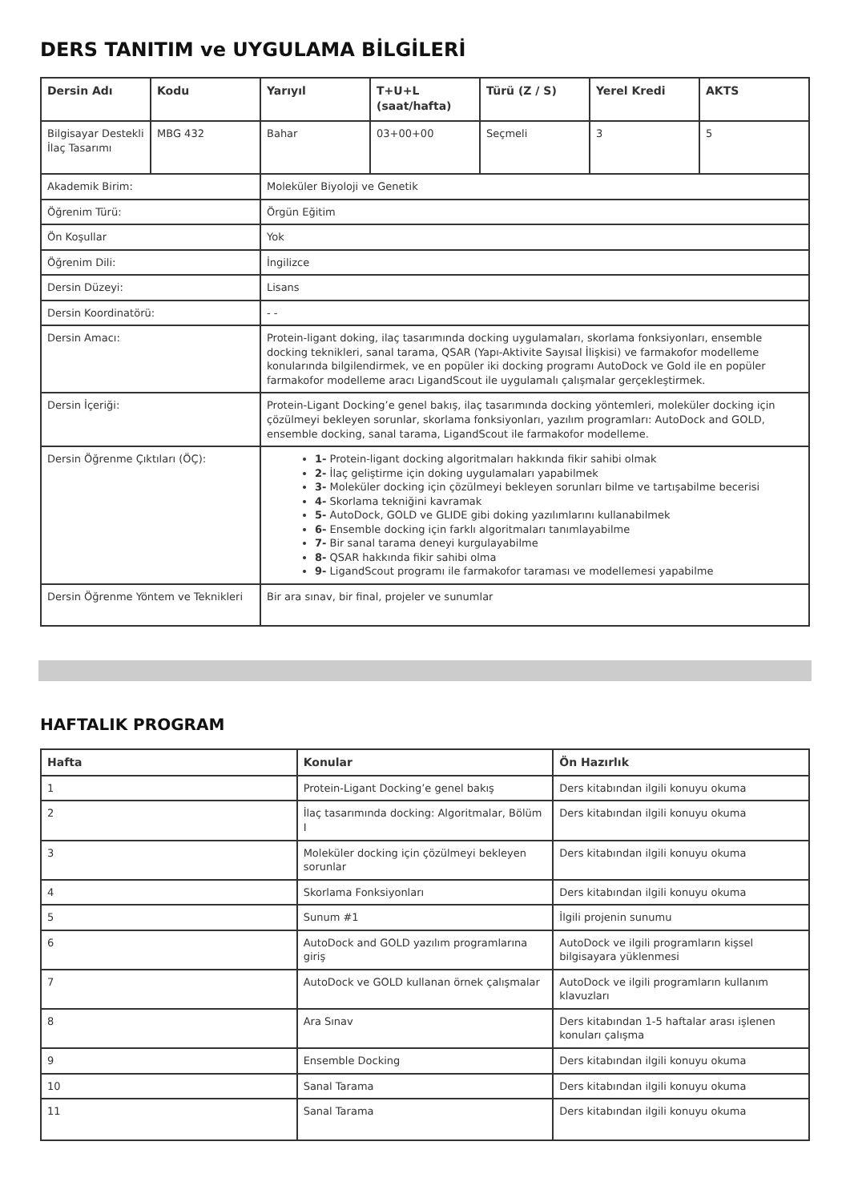DERS TANITIM ve UYGULAMA BİLGİLERİ
| Dersin Adı | Kodu | Yarıyıl | T+U+L (saat/hafta) | Türü (Z / S) | Yerel Kredi | AKTS |
| --- | --- | --- | --- | --- | --- | --- |
| Bilgisayar Destekli İlaç Tasarımı | MBG 432 | Bahar | 03+00+00 | Seçmeli | 3 | 5 |
| Akademik Birim: | | Moleküler Biyoloji ve Genetik | | | | |
| Öğrenim Türü: | | Örgün Eğitim | | | | |
| Ön Koşullar | | Yok | | | | |
| Öğrenim Dili: | | İngilizce | | | | |
| Dersin Düzeyi: | | Lisans | | | | |
| Dersin Koordinatörü: | | - - | | | | |
| Dersin Amacı: | | Protein-ligant doking, ilaç tasarımında docking uygulamaları, skorlama fonksiyonları, ensemble docking teknikleri, sanal tarama, QSAR (Yapı-Aktivite Sayısal İlişkisi) ve farmakofor modelleme konularında bilgilendirmek, ve en popüler iki docking programı AutoDock ve Gold ile en popüler farmakofor modelleme aracı LigandScout ile uygulamalı çalışmalar gerçekleştirmek. | | | | |
| Dersin İçeriği: | | Protein-Ligant Docking’e genel bakış, ilaç tasarımında docking yöntemleri, moleküler docking için çözülmeyi bekleyen sorunlar, skorlama fonksiyonları, yazılım programları: AutoDock and GOLD, ensemble docking, sanal tarama, LigandScout ile farmakofor modelleme. | | | | |
| Dersin Öğrenme Çıktıları (ÖÇ): | | 1- Protein-ligant docking algoritmaları hakkında fikir sahibi olmak 2- İlaç geliştirme için doking uygulamaları yapabilmek 3- Moleküler docking için çözülmeyi bekleyen sorunları bilme ve tartışabilme becerisi 4- Skorlama tekniğini kavramak 5- AutoDock, GOLD ve GLIDE gibi doking yazılımlarını kullanabilmek 6- Ensemble docking için farklı algoritmaları tanımlayabilme 7- Bir sanal tarama deneyi kurgulayabilme 8- QSAR hakkında fikir sahibi olma 9- LigandScout programı ile farmakofor taraması ve modellemesi yapabilme | | | | |
| Dersin Öğrenme Yöntem ve Teknikleri | | Bir ara sınav, bir final, projeler ve sunumlar | | | | |
HAFTALIK PROGRAM
| Hafta | Konular | Ön Hazırlık |
| --- | --- | --- |
| 1 | Protein-Ligant Docking’e genel bakış | Ders kitabından ilgili konuyu okuma |
| 2 | İlaç tasarımında docking: Algoritmalar, Bölüm I | Ders kitabından ilgili konuyu okuma |
| 3 | Moleküler docking için çözülmeyi bekleyen sorunlar | Ders kitabından ilgili konuyu okuma |
| 4 | Skorlama Fonksiyonları | Ders kitabından ilgili konuyu okuma |
| 5 | Sunum #1 | İlgili projenin sunumu |
| 6 | AutoDock and GOLD yazılım programlarına giriş | AutoDock ve ilgili programların kişsel bilgisayara yüklenmesi |
| 7 | AutoDock ve GOLD kullanan örnek çalışmalar | AutoDock ve ilgili programların kullanım klavuzları |
| 8 | Ara Sınav | Ders kitabından 1-5 haftalar arası işlenen konuları çalışma |
| 9 | Ensemble Docking | Ders kitabından ilgili konuyu okuma |
| 10 | Sanal Tarama | Ders kitabından ilgili konuyu okuma |
| 11 | Sanal Tarama | Ders kitabından ilgili konuyu okuma |